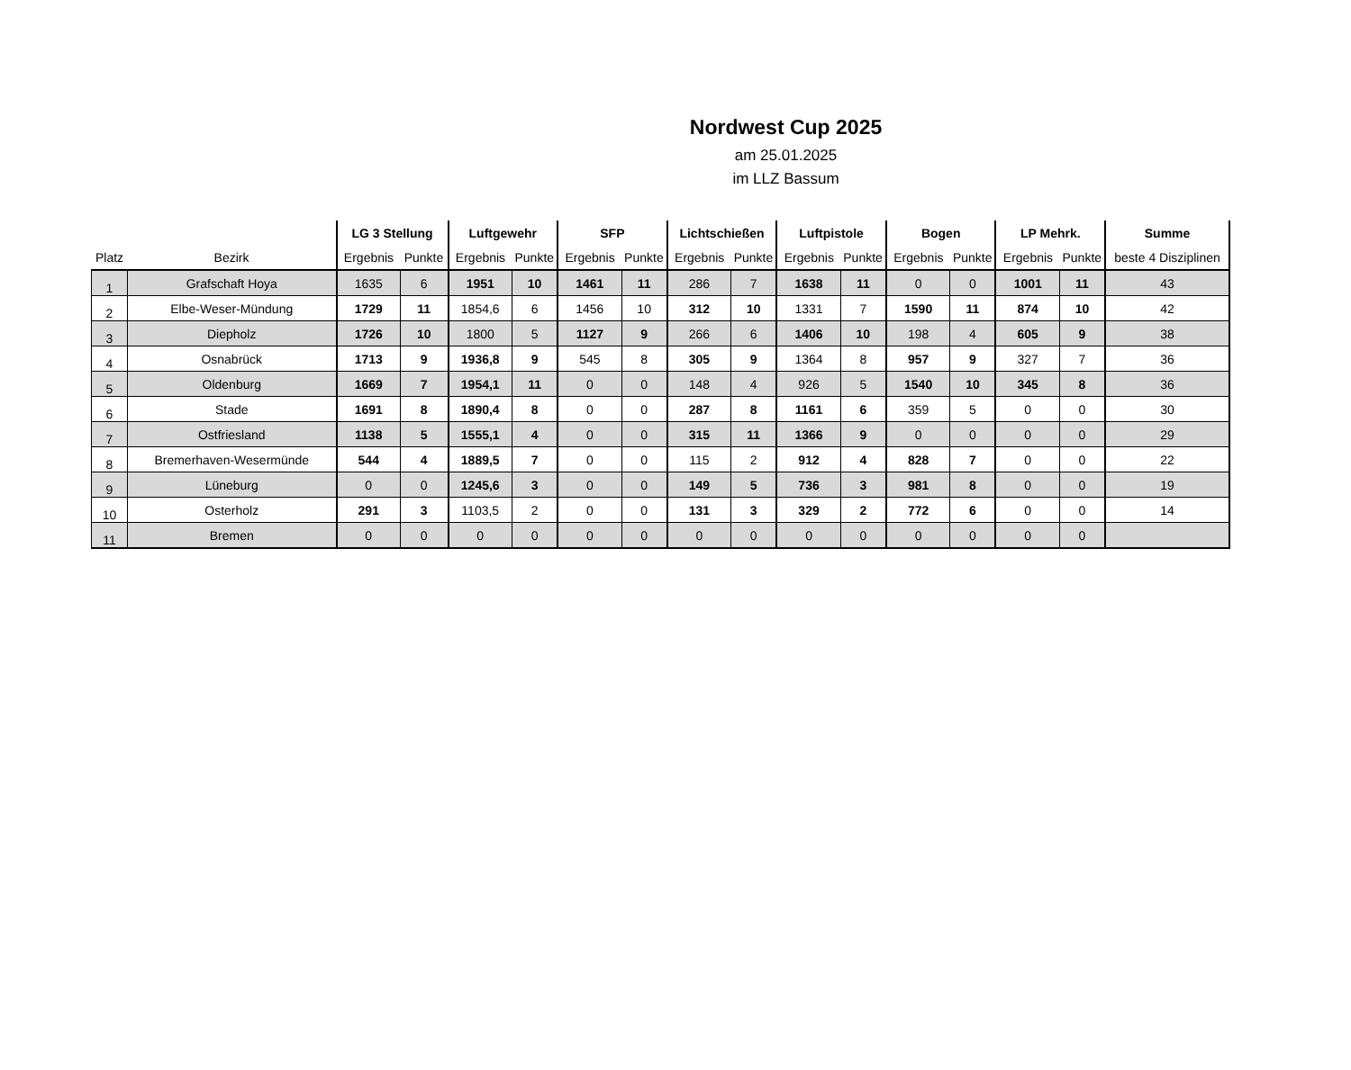Nordwest Cup 2025
am 25.01.2025
im LLZ Bassum
| | | LG 3 Stellung | | Luftgewehr | | SFP | | Lichtschießen | | Luftpistole | | Bogen | | LP Mehrk. | | Summe |
| --- | --- | --- | --- | --- | --- | --- | --- | --- | --- | --- | --- | --- | --- | --- | --- | --- |
| Platz | Bezirk | Ergebnis | Punkte | Ergebnis | Punkte | Ergebnis | Punkte | Ergebnis | Punkte | Ergebnis | Punkte | Ergebnis | Punkte | Ergebnis | Punkte | beste 4 Disziplinen |
| 1 | Grafschaft Hoya | 1635 | 6 | 1951 | 10 | 1461 | 11 | 286 | 7 | 1638 | 11 | 0 | 0 | 1001 | 11 | 43 |
| 2 | Elbe-Weser-Mündung | 1729 | 11 | 1854,6 | 6 | 1456 | 10 | 312 | 10 | 1331 | 7 | 1590 | 11 | 874 | 10 | 42 |
| 3 | Diepholz | 1726 | 10 | 1800 | 5 | 1127 | 9 | 266 | 6 | 1406 | 10 | 198 | 4 | 605 | 9 | 38 |
| 4 | Osnabrück | 1713 | 9 | 1936,8 | 9 | 545 | 8 | 305 | 9 | 1364 | 8 | 957 | 9 | 327 | 7 | 36 |
| 5 | Oldenburg | 1669 | 7 | 1954,1 | 11 | 0 | 0 | 148 | 4 | 926 | 5 | 1540 | 10 | 345 | 8 | 36 |
| 6 | Stade | 1691 | 8 | 1890,4 | 8 | 0 | 0 | 287 | 8 | 1161 | 6 | 359 | 5 | 0 | 0 | 30 |
| 7 | Ostfriesland | 1138 | 5 | 1555,1 | 4 | 0 | 0 | 315 | 11 | 1366 | 9 | 0 | 0 | 0 | 0 | 29 |
| 8 | Bremerhaven-Wesermünde | 544 | 4 | 1889,5 | 7 | 0 | 0 | 115 | 2 | 912 | 4 | 828 | 7 | 0 | 0 | 22 |
| 9 | Lüneburg | 0 | 0 | 1245,6 | 3 | 0 | 0 | 149 | 5 | 736 | 3 | 981 | 8 | 0 | 0 | 19 |
| 10 | Osterholz | 291 | 3 | 1103,5 | 2 | 0 | 0 | 131 | 3 | 329 | 2 | 772 | 6 | 0 | 0 | 14 |
| 11 | Bremen | 0 | 0 | 0 | 0 | 0 | 0 | 0 | 0 | 0 | 0 | 0 | 0 | 0 | 0 | |